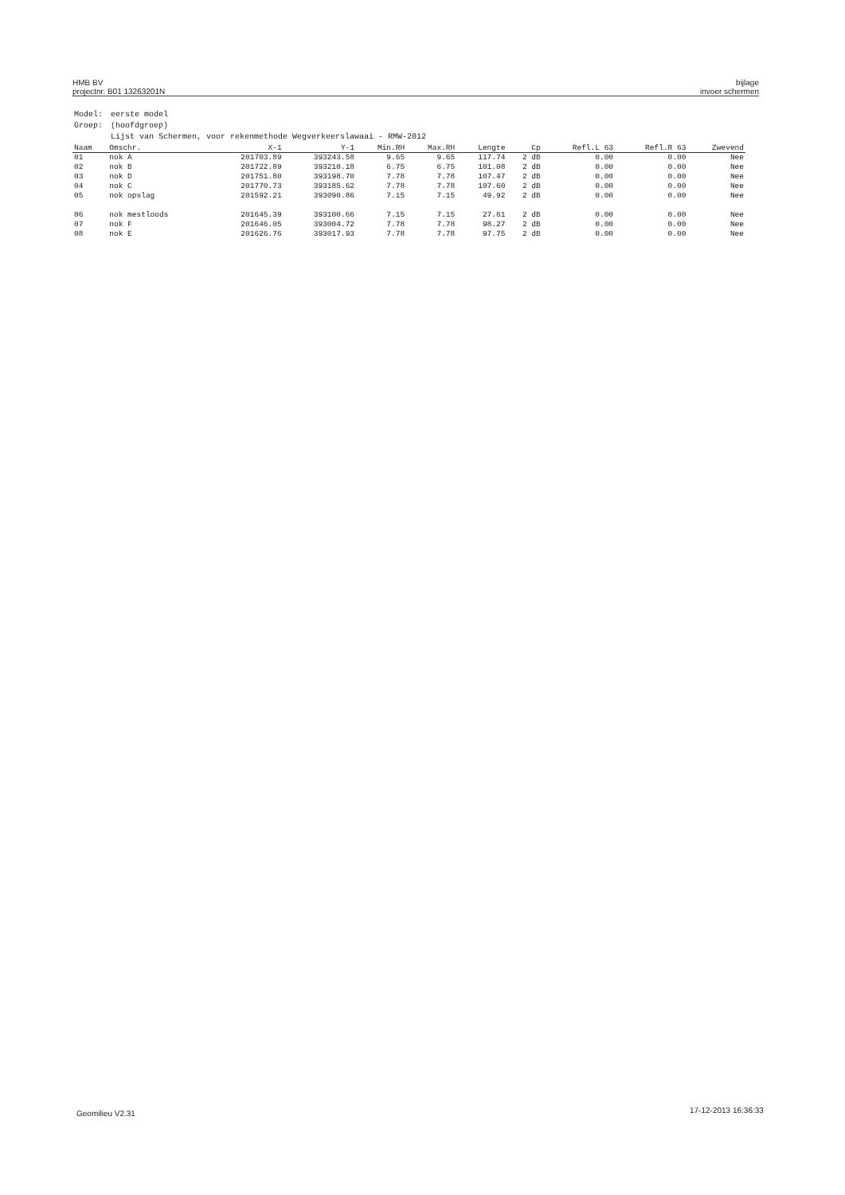HMB BV
projectnr. B01 13263201N
bijlage
invoer schermen
| Model: | eerste model |
| Groep: | (hoofdgroep) |
| | Lijst van Schermen, voor rekenmethode Wegverkeerslawaai - RMW-2012 |
| Naam | Omschr. | X-1 | Y-1 | Min.RH | Max.RH | Lengte | Cp | Refl.L 63 | Refl.R 63 | Zwevend |
| --- | --- | --- | --- | --- | --- | --- | --- | --- | --- | --- |
| 01 | nok A | 201703.89 | 393243.58 | 9.65 | 9.65 | 117.74 | 2 dB | 0.00 | 0.00 | Nee |
| 02 | nok B | 201722.89 | 393210.18 | 6.75 | 6.75 | 101.08 | 2 dB | 0.00 | 0.00 | Nee |
| 03 | nok D | 201751.80 | 393198.70 | 7.78 | 7.78 | 107.47 | 2 dB | 0.00 | 0.00 | Nee |
| 04 | nok C | 201770.73 | 393185.62 | 7.78 | 7.78 | 107.60 | 2 dB | 0.00 | 0.00 | Nee |
| 05 | nok opslag | 201592.21 | 393090.86 | 7.15 | 7.15 | 49.92 | 2 dB | 0.00 | 0.00 | Nee |
| 06 | nok mestloods | 201645.39 | 393100.66 | 7.15 | 7.15 | 27.61 | 2 dB | 0.00 | 0.00 | Nee |
| 07 | nok F | 201646.05 | 393004.72 | 7.78 | 7.78 | 98.27 | 2 dB | 0.00 | 0.00 | Nee |
| 08 | nok E | 201626.76 | 393017.93 | 7.78 | 7.78 | 97.75 | 2 dB | 0.00 | 0.00 | Nee |
Geomilieu V2.31 17-12-2013 16:36:33